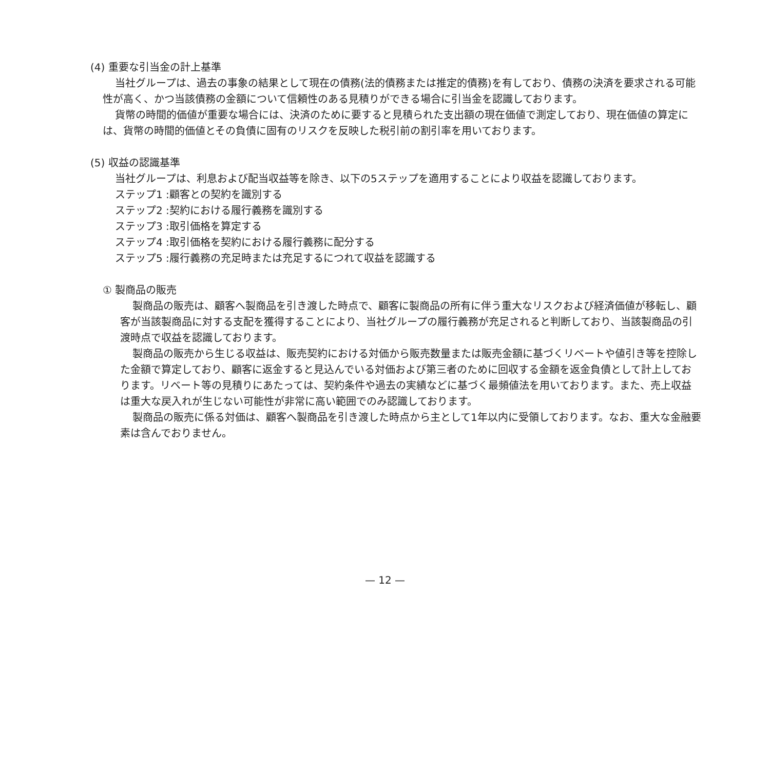(4) 重要な引当金の計上基準
当社グループは、過去の事象の結果として現在の債務(法的債務または推定的債務)を有しており、債務の決済を要求される可能性が高く、かつ当該債務の金額について信頼性のある見積りができる場合に引当金を認識しております。
貨幣の時間的価値が重要な場合には、決済のために要すると見積られた支出額の現在価値で測定しており、現在価値の算定には、貨幣の時間的価値とその負債に固有のリスクを反映した税引前の割引率を用いております。
(5) 収益の認識基準
当社グループは、利息および配当収益等を除き、以下の5ステップを適用することにより収益を認識しております。
ステップ1 :顧客との契約を識別する
ステップ2 :契約における履行義務を識別する
ステップ3 :取引価格を算定する
ステップ4 :取引価格を契約における履行義務に配分する
ステップ5 :履行義務の充足時または充足するにつれて収益を認識する
① 製商品の販売
製商品の販売は、顧客へ製商品を引き渡した時点で、顧客に製商品の所有に伴う重大なリスクおよび経済価値が移転し、顧客が当該製商品に対する支配を獲得することにより、当社グループの履行義務が充足されると判断しており、当該製商品の引渡時点で収益を認識しております。
製商品の販売から生じる収益は、販売契約における対価から販売数量または販売金額に基づくリベートや値引き等を控除した金額で算定しており、顧客に返金すると見込んでいる対価および第三者のために回収する金額を返金負債として計上しております。リベート等の見積りにあたっては、契約条件や過去の実績などに基づく最頻値法を用いております。また、売上収益は重大な戻入れが生じない可能性が非常に高い範囲でのみ認識しております。
製商品の販売に係る対価は、顧客へ製商品を引き渡した時点から主として1年以内に受領しております。なお、重大な金融要素は含んでおりません。
— 12 —